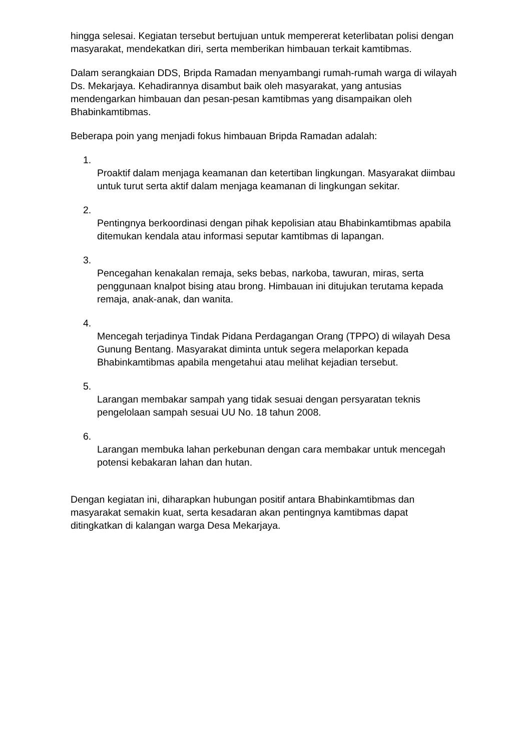hingga selesai. Kegiatan tersebut bertujuan untuk mempererat keterlibatan polisi dengan masyarakat, mendekatkan diri, serta memberikan himbauan terkait kamtibmas.
Dalam serangkaian DDS, Bripda Ramadan menyambangi rumah-rumah warga di wilayah Ds. Mekarjaya. Kehadirannya disambut baik oleh masyarakat, yang antusias mendengarkan himbauan dan pesan-pesan kamtibmas yang disampaikan oleh Bhabinkamtibmas.
Beberapa poin yang menjadi fokus himbauan Bripda Ramadan adalah:
1.
Proaktif dalam menjaga keamanan dan ketertiban lingkungan. Masyarakat diimbau untuk turut serta aktif dalam menjaga keamanan di lingkungan sekitar.
2.
Pentingnya berkoordinasi dengan pihak kepolisian atau Bhabinkamtibmas apabila ditemukan kendala atau informasi seputar kamtibmas di lapangan.
3.
Pencegahan kenakalan remaja, seks bebas, narkoba, tawuran, miras, serta penggunaan knalpot bising atau brong. Himbauan ini ditujukan terutama kepada remaja, anak-anak, dan wanita.
4.
Mencegah terjadinya Tindak Pidana Perdagangan Orang (TPPO) di wilayah Desa Gunung Bentang. Masyarakat diminta untuk segera melaporkan kepada Bhabinkamtibmas apabila mengetahui atau melihat kejadian tersebut.
5.
Larangan membakar sampah yang tidak sesuai dengan persyaratan teknis pengelolaan sampah sesuai UU No. 18 tahun 2008.
6.
Larangan membuka lahan perkebunan dengan cara membakar untuk mencegah potensi kebakaran lahan dan hutan.
Dengan kegiatan ini, diharapkan hubungan positif antara Bhabinkamtibmas dan masyarakat semakin kuat, serta kesadaran akan pentingnya kamtibmas dapat ditingkatkan di kalangan warga Desa Mekarjaya.